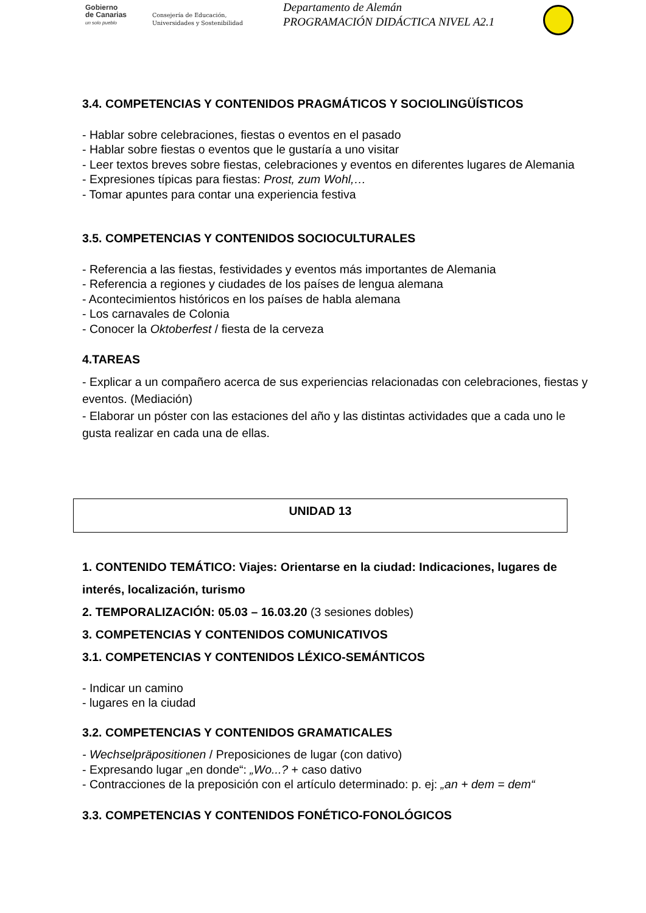Gobierno
de Canarias
un solo pueblo
Consejería de Educación,
Universidades y Sostenibilidad
Departamento de Alemán
PROGRAMACIÓN DIDÁCTICA NIVEL A2.1
3.4. COMPETENCIAS Y CONTENIDOS PRAGMÁTICOS Y SOCIOLINGÜÍSTICOS
- Hablar sobre celebraciones, fiestas o eventos en el pasado
- Hablar sobre fiestas o eventos que le gustaría a uno visitar
- Leer textos breves sobre fiestas, celebraciones y eventos en diferentes lugares de Alemania
- Expresiones típicas para fiestas: Prost, zum Wohl,…
- Tomar apuntes para contar una experiencia festiva
3.5. COMPETENCIAS Y CONTENIDOS SOCIOCULTURALES
- Referencia a las fiestas, festividades y eventos más importantes de Alemania
- Referencia a regiones y ciudades de los países de lengua alemana
- Acontecimientos históricos en los países de habla alemana
- Los carnavales de Colonia
- Conocer la Oktoberfest / fiesta de la cerveza
4.TAREAS
- Explicar a un compañero acerca de sus experiencias relacionadas con celebraciones, fiestas y eventos. (Mediación)
- Elaborar un póster con las estaciones del año y las distintas actividades que a cada uno le gusta realizar en cada una de ellas.
UNIDAD 13
1. CONTENIDO TEMÁTICO: Viajes: Orientarse en la ciudad: Indicaciones, lugares de interés, localización, turismo
2. TEMPORALIZACIÓN: 05.03 – 16.03.20 (3 sesiones dobles)
3. COMPETENCIAS Y CONTENIDOS COMUNICATIVOS
3.1. COMPETENCIAS Y CONTENIDOS LÉXICO-SEMÁNTICOS
- Indicar un camino
- lugares en la ciudad
3.2. COMPETENCIAS Y CONTENIDOS GRAMATICALES
- Wechselpräpositionen / Preposiciones de lugar (con dativo)
- Expresando lugar „en donde“: „Wo...? + caso dativo
- Contracciones de la preposición con el artículo determinado: p. ej: „an + dem = dem“
3.3. COMPETENCIAS Y CONTENIDOS FONÉTICO-FONOLÓGICOS